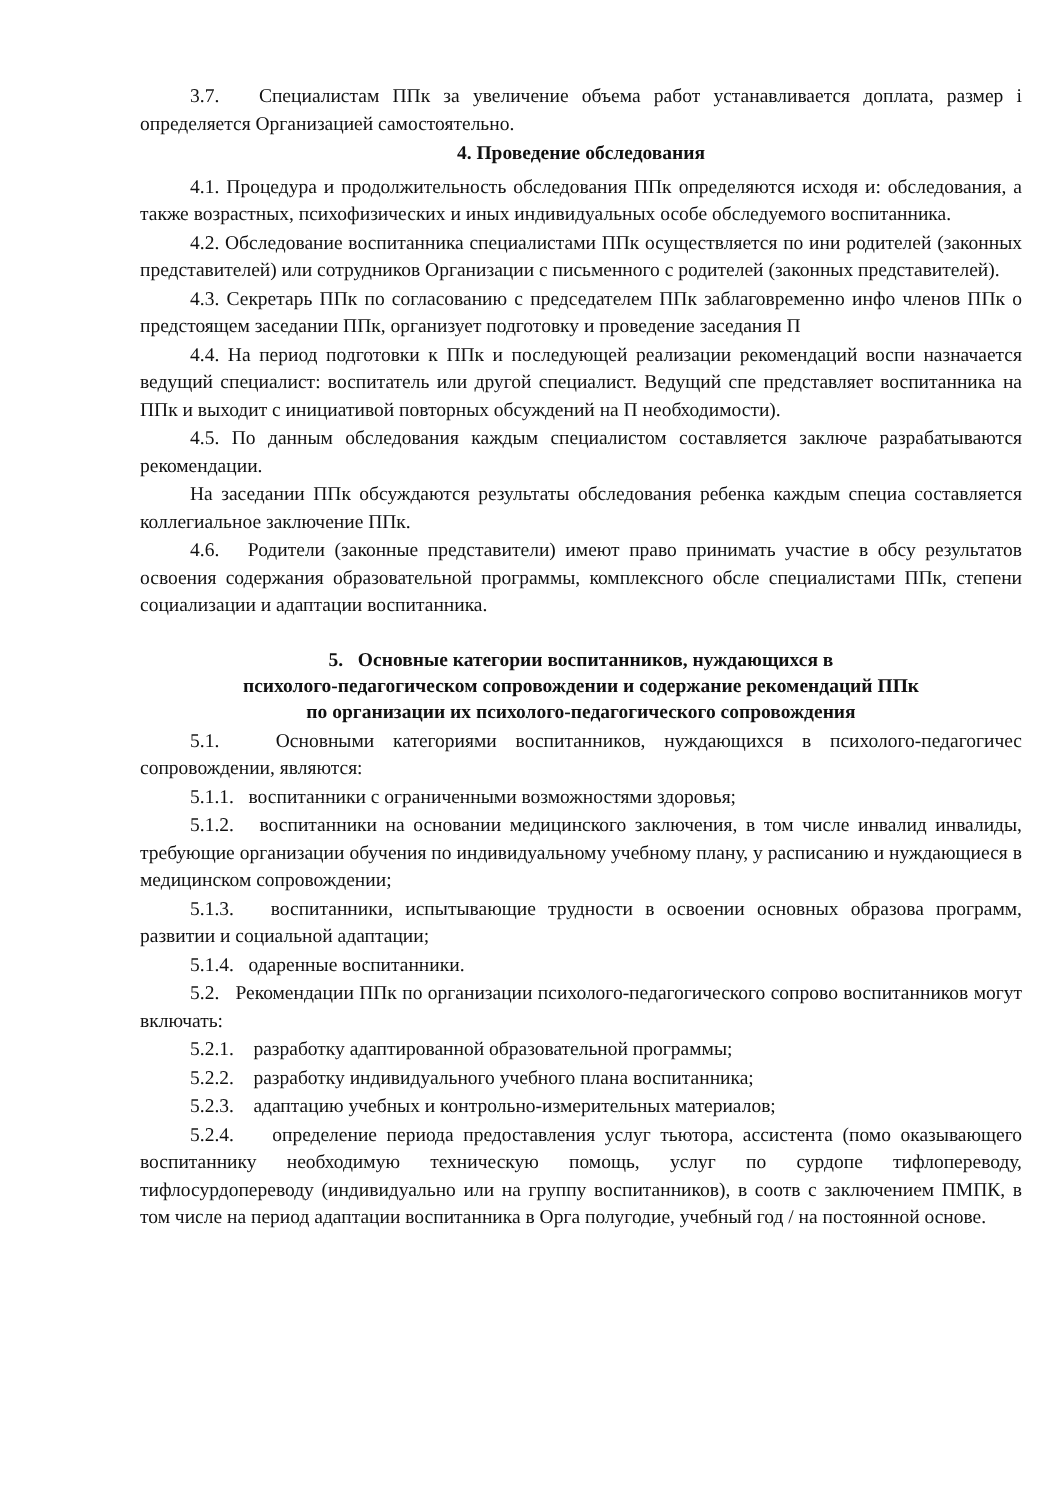3.7. Специалистам ППк за увеличение объема работ устанавливается доплата, размер i определяется Организацией самостоятельно.
4. Проведение обследования
4.1. Процедура и продолжительность обследования ППк определяются исходя и: обследования, а также возрастных, психофизических и иных индивидуальных особе обследуемого воспитанника.
4.2. Обследование воспитанника специалистами ППк осуществляется по ини родителей (законных представителей) или сотрудников Организации с письменного с родителей (законных представителей).
4.3. Секретарь ППк по согласованию с председателем ППк заблаговременно инфо членов ППк о предстоящем заседании ППк, организует подготовку и проведение заседания П
4.4. На период подготовки к ППк и последующей реализации рекомендаций воспи назначается ведущий специалист: воспитатель или другой специалист. Ведущий спе представляет воспитанника на ППк и выходит с инициативой повторных обсуждений на П необходимости).
4.5. По данным обследования каждым специалистом составляется заключе разрабатываются рекомендации.
На заседании ППк обсуждаются результаты обследования ребенка каждым специа составляется коллегиальное заключение ППк.
4.6. Родители (законные представители) имеют право принимать участие в обсу результатов освоения содержания образовательной программы, комплексного обсле специалистами ППк, степени социализации и адаптации воспитанника.
5. Основные категории воспитанников, нуждающихся в
психолого-педагогическом сопровождении и содержание рекомендаций ППк
по организации их психолого-педагогического сопровождения
5.1. Основными категориями воспитанников, нуждающихся в психолого-педагогичес сопровождении, являются:
5.1.1. воспитанники с ограниченными возможностями здоровья;
5.1.2. воспитанники на основании медицинского заключения, в том числе инвалид инвалиды, требующие организации обучения по индивидуальному учебному плану, у расписанию и нуждающиеся в медицинском сопровождении;
5.1.3. воспитанники, испытывающие трудности в освоении основных образова программ, развитии и социальной адаптации;
5.1.4. одаренные воспитанники.
5.2. Рекомендации ППк по организации психолого-педагогического сопрово воспитанников могут включать:
5.2.1. разработку адаптированной образовательной программы;
5.2.2. разработку индивидуального учебного плана воспитанника;
5.2.3. адаптацию учебных и контрольно-измерительных материалов;
5.2.4. определение периода предоставления услуг тьютора, ассистента (помо оказывающего воспитаннику необходимую техническую помощь, услуг по сурдопе тифлопереводу, тифлосурдопереводу (индивидуально или на группу воспитанников), в соотв с заключением ПМПК, в том числе на период адаптации воспитанника в Орга полугодие, учебный год / на постоянной основе.